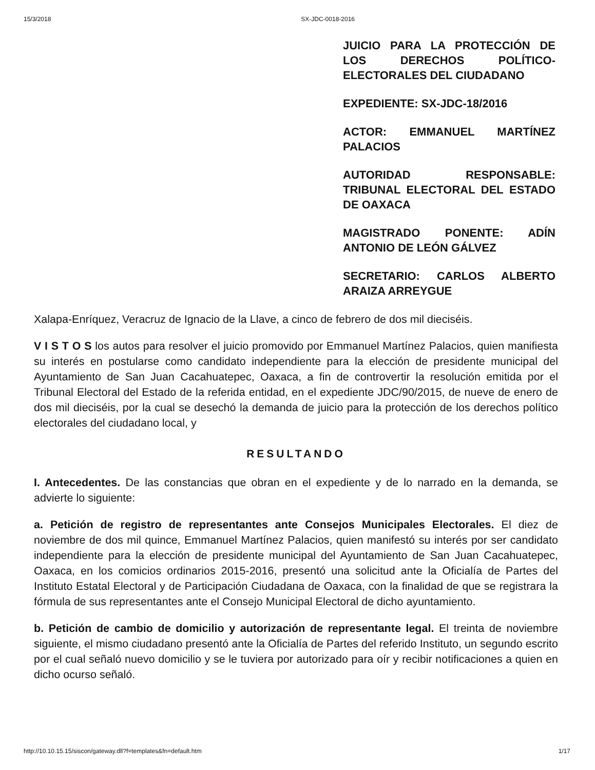15/3/2018 SX-JDC-0018-2016
JUICIO PARA LA PROTECCIÓN DE LOS DERECHOS POLÍTICO-ELECTORALES DEL CIUDADANO
EXPEDIENTE: SX-JDC-18/2016
ACTOR: EMMANUEL MARTÍNEZ PALACIOS
AUTORIDAD RESPONSABLE: TRIBUNAL ELECTORAL DEL ESTADO DE OAXACA
MAGISTRADO PONENTE: ADÍN ANTONIO DE LEÓN GÁLVEZ
SECRETARIO: CARLOS ALBERTO ARAIZA ARREYGUE
Xalapa-Enríquez, Veracruz de Ignacio de la Llave, a cinco de febrero de dos mil dieciséis.
V I S T O S los autos para resolver el juicio promovido por Emmanuel Martínez Palacios, quien manifiesta su interés en postularse como candidato independiente para la elección de presidente municipal del Ayuntamiento de San Juan Cacahuatepec, Oaxaca, a fin de controvertir la resolución emitida por el Tribunal Electoral del Estado de la referida entidad, en el expediente JDC/90/2015, de nueve de enero de dos mil dieciséis, por la cual se desechó la demanda de juicio para la protección de los derechos político electorales del ciudadano local, y
RESULTANDO
I. Antecedentes. De las constancias que obran en el expediente y de lo narrado en la demanda, se advierte lo siguiente:
a. Petición de registro de representantes ante Consejos Municipales Electorales. El diez de noviembre de dos mil quince, Emmanuel Martínez Palacios, quien manifestó su interés por ser candidato independiente para la elección de presidente municipal del Ayuntamiento de San Juan Cacahuatepec, Oaxaca, en los comicios ordinarios 2015-2016, presentó una solicitud ante la Oficialía de Partes del Instituto Estatal Electoral y de Participación Ciudadana de Oaxaca, con la finalidad de que se registrara la fórmula de sus representantes ante el Consejo Municipal Electoral de dicho ayuntamiento.
b. Petición de cambio de domicilio y autorización de representante legal. El treinta de noviembre siguiente, el mismo ciudadano presentó ante la Oficialía de Partes del referido Instituto, un segundo escrito por el cual señaló nuevo domicilio y se le tuviera por autorizado para oír y recibir notificaciones a quien en dicho ocurso señaló.
http://10.10.15.15/siscon/gateway.dll?f=templates&fn=default.htm 1/17